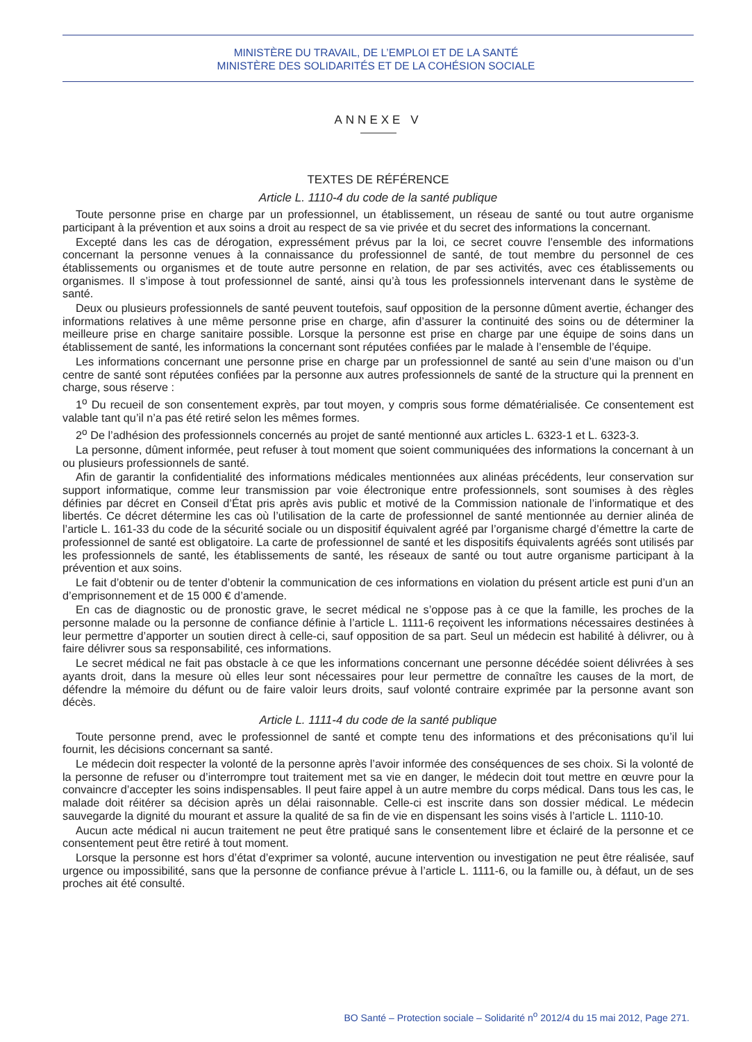MINISTÈRE DU TRAVAIL, DE L’EMPLOI ET DE LA SANTÉ
MINISTÈRE DES SOLIDARITÉS ET DE LA COHÉSION SOCIALE
ANNEXE V
TEXTES DE RÉFÉRENCE
Article L. 1110-4 du code de la santé publique
Toute personne prise en charge par un professionnel, un établissement, un réseau de santé ou tout autre organisme participant à la prévention et aux soins a droit au respect de sa vie privée et du secret des informations la concernant.
Excepté dans les cas de dérogation, expressément prévus par la loi, ce secret couvre l’ensemble des informations concernant la personne venues à la connaissance du professionnel de santé, de tout membre du personnel de ces établissements ou organismes et de toute autre personne en relation, de par ses activités, avec ces établissements ou organismes. Il s’impose à tout professionnel de santé, ainsi qu’à tous les professionnels intervenant dans le système de santé.
Deux ou plusieurs professionnels de santé peuvent toutefois, sauf opposition de la personne dûment avertie, échanger des informations relatives à une même personne prise en charge, afin d’assurer la continuité des soins ou de déterminer la meilleure prise en charge sanitaire possible. Lorsque la personne est prise en charge par une équipe de soins dans un établissement de santé, les informations la concernant sont réputées confiées par le malade à l’ensemble de l’équipe.
Les informations concernant une personne prise en charge par un professionnel de santé au sein d’une maison ou d’un centre de santé sont réputées confiées par la personne aux autres professionnels de santé de la structure qui la prennent en charge, sous réserve :
1<sup>o</sup> Du recueil de son consentement exprès, par tout moyen, y compris sous forme dématérialisée. Ce consentement est valable tant qu’il n’a pas été retiré selon les mêmes formes.
2<sup>o</sup> De l’adhésion des professionnels concernés au projet de santé mentionné aux articles L. 6323-1 et L. 6323-3.
La personne, dûment informée, peut refuser à tout moment que soient communiquées des informations la concernant à un ou plusieurs professionnels de santé.
Afin de garantir la confidentialité des informations médicales mentionnées aux alinéas précédents, leur conservation sur support informatique, comme leur transmission par voie électronique entre professionnels, sont soumises à des règles définies par décret en Conseil d’État pris après avis public et motivé de la Commission nationale de l’informatique et des libertés. Ce décret détermine les cas où l’utilisation de la carte de professionnel de santé mentionnée au dernier alinéa de l’article L. 161-33 du code de la sécurité sociale ou un dispositif équivalent agréé par l’organisme chargé d’émettre la carte de professionnel de santé est obligatoire. La carte de professionnel de santé et les dispositifs équivalents agréés sont utilisés par les professionnels de santé, les établissements de santé, les réseaux de santé ou tout autre organisme participant à la prévention et aux soins.
Le fait d’obtenir ou de tenter d’obtenir la communication de ces informations en violation du présent article est puni d’un an d’emprisonnement et de 15 000 € d’amende.
En cas de diagnostic ou de pronostic grave, le secret médical ne s’oppose pas à ce que la famille, les proches de la personne malade ou la personne de confiance définie à l’article L. 1111-6 reçoivent les informations nécessaires destinées à leur permettre d’apporter un soutien direct à celle-ci, sauf opposition de sa part. Seul un médecin est habilité à délivrer, ou à faire délivrer sous sa responsabilité, ces informations.
Le secret médical ne fait pas obstacle à ce que les informations concernant une personne décédée soient délivrées à ses ayants droit, dans la mesure où elles leur sont nécessaires pour leur permettre de connaître les causes de la mort, de défendre la mémoire du défunt ou de faire valoir leurs droits, sauf volonté contraire exprimée par la personne avant son décès.
Article L. 1111-4 du code de la santé publique
Toute personne prend, avec le professionnel de santé et compte tenu des informations et des préconisations qu’il lui fournit, les décisions concernant sa santé.
Le médecin doit respecter la volonté de la personne après l’avoir informée des conséquences de ses choix. Si la volonté de la personne de refuser ou d’interrompre tout traitement met sa vie en danger, le médecin doit tout mettre en œuvre pour la convaincre d’accepter les soins indispensables. Il peut faire appel à un autre membre du corps médical. Dans tous les cas, le malade doit réitérer sa décision après un délai raisonnable. Celle-ci est inscrite dans son dossier médical. Le médecin sauvegarde la dignité du mourant et assure la qualité de sa fin de vie en dispensant les soins visés à l’article L. 1110-10.
Aucun acte médical ni aucun traitement ne peut être pratiqué sans le consentement libre et éclairé de la personne et ce consentement peut être retiré à tout moment.
Lorsque la personne est hors d’état d’exprimer sa volonté, aucune intervention ou investigation ne peut être réalisée, sauf urgence ou impossibilité, sans que la personne de confiance prévue à l’article L. 1111-6, ou la famille ou, à défaut, un de ses proches ait été consulté.
BO Santé – Protection sociale – Solidarité n<sup>o</sup> 2012/4 du 15 mai 2012, Page 271.